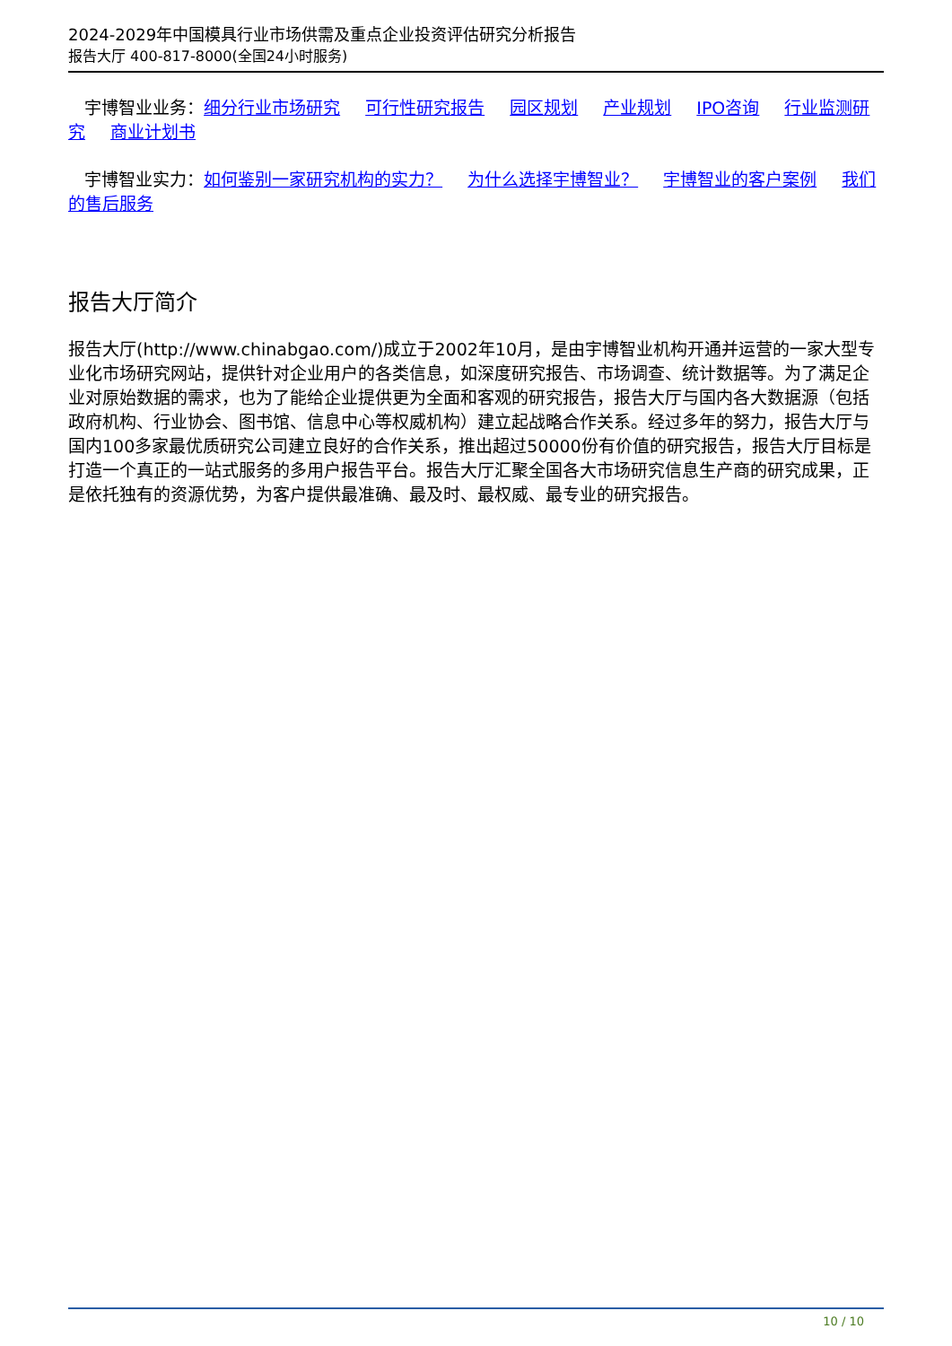2024-2029年中国模具行业市场供需及重点企业投资评估研究分析报告
报告大厅 400-817-8000(全国24小时服务)
宇博智业业务：细分行业市场研究 可行性研究报告 园区规划 产业规划 IPO咨询 行业监测研究 商业计划书
宇博智业实力：如何鉴别一家研究机构的实力？ 为什么选择宇博智业？ 宇博智业的客户案例 我们的售后服务
报告大厅简介
报告大厅(http://www.chinabgao.com/)成立于2002年10月，是由宇博智业机构开通并运营的一家大型专业化市场研究网站，提供针对企业用户的各类信息，如深度研究报告、市场调查、统计数据等。为了满足企业对原始数据的需求，也为了能给企业提供更为全面和客观的研究报告，报告大厅与国内各大数据源（包括政府机构、行业协会、图书馆、信息中心等权威机构）建立起战略合作关系。经过多年的努力，报告大厅与国内100多家最优质研究公司建立良好的合作关系，推出超过50000份有价值的研究报告，报告大厅目标是打造一个真正的一站式服务的多用户报告平台。报告大厅汇聚全国各大市场研究信息生产商的研究成果，正是依托独有的资源优势，为客户提供最准确、最及时、最权威、最专业的研究报告。
10 / 10